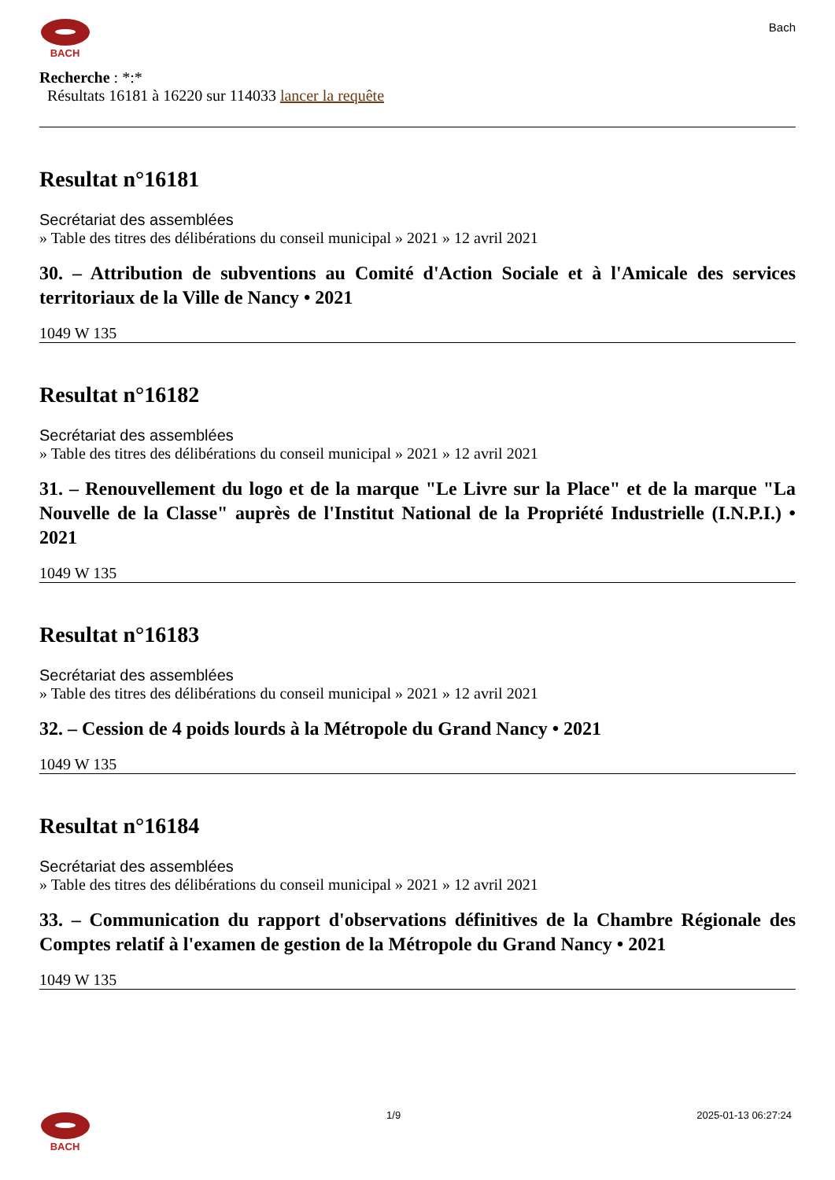BACH
Bach
Recherche : *:*
Résultats 16181 à 16220 sur 114033 lancer la requête
Resultat n°16181
Secrétariat des assemblées
» Table des titres des délibérations du conseil municipal » 2021 » 12 avril 2021
30. – Attribution de subventions au Comité d'Action Sociale et à l'Amicale des services territoriaux de la Ville de Nancy • 2021
1049 W 135
Resultat n°16182
Secrétariat des assemblées
» Table des titres des délibérations du conseil municipal » 2021 » 12 avril 2021
31. – Renouvellement du logo et de la marque "Le Livre sur la Place" et de la marque "La Nouvelle de la Classe" auprès de l'Institut National de la Propriété Industrielle (I.N.P.I.) • 2021
1049 W 135
Resultat n°16183
Secrétariat des assemblées
» Table des titres des délibérations du conseil municipal » 2021 » 12 avril 2021
32. – Cession de 4 poids lourds à la Métropole du Grand Nancy • 2021
1049 W 135
Resultat n°16184
Secrétariat des assemblées
» Table des titres des délibérations du conseil municipal » 2021 » 12 avril 2021
33. – Communication du rapport d'observations définitives de la Chambre Régionale des Comptes relatif à l'examen de gestion de la Métropole du Grand Nancy • 2021
1049 W 135
BACH 1/9 2025-01-13 06:27:24